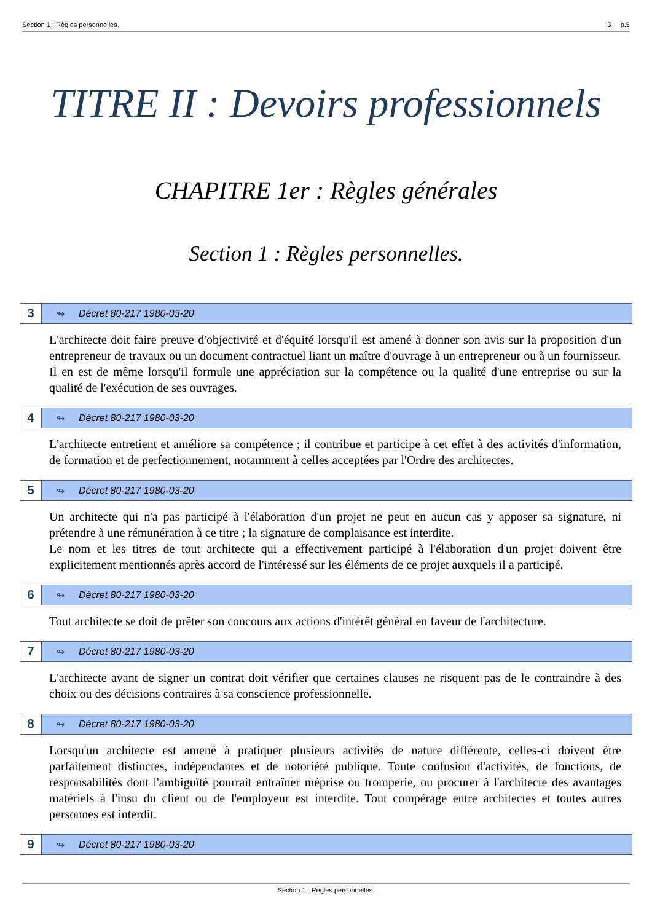Section 1 : Règles personnelles. 3 p.5
TITRE II : Devoirs professionnels
CHAPITRE 1er : Règles générales
Section 1 : Règles personnelles.
3 ↬ Décret 80-217 1980-03-20
L'architecte doit faire preuve d'objectivité et d'équité lorsqu'il est amené à donner son avis sur la proposition d'un entrepreneur de travaux ou un document contractuel liant un maître d'ouvrage à un entrepreneur ou à un fournisseur.
Il en est de même lorsqu'il formule une appréciation sur la compétence ou la qualité d'une entreprise ou sur la qualité de l'exécution de ses ouvrages.
4 ↬ Décret 80-217 1980-03-20
L'architecte entretient et améliore sa compétence ; il contribue et participe à cet effet à des activités d'information, de formation et de perfectionnement, notamment à celles acceptées par l'Ordre des architectes.
5 ↬ Décret 80-217 1980-03-20
Un architecte qui n'a pas participé à l'élaboration d'un projet ne peut en aucun cas y apposer sa signature, ni prétendre à une rémunération à ce titre ; la signature de complaisance est interdite.
Le nom et les titres de tout architecte qui a effectivement participé à l'élaboration d'un projet doivent être explicitement mentionnés après accord de l'intéressé sur les éléments de ce projet auxquels il a participé.
6 ↬ Décret 80-217 1980-03-20
Tout architecte se doit de prêter son concours aux actions d'intérêt général en faveur de l'architecture.
7 ↬ Décret 80-217 1980-03-20
L'architecte avant de signer un contrat doit vérifier que certaines clauses ne risquent pas de le contraindre à des choix ou des décisions contraires à sa conscience professionnelle.
8 ↬ Décret 80-217 1980-03-20
Lorsqu'un architecte est amené à pratiquer plusieurs activités de nature différente, celles-ci doivent être parfaitement distinctes, indépendantes et de notoriété publique. Toute confusion d'activités, de fonctions, de responsabilités dont l'ambiguïté pourrait entraîner méprise ou tromperie, ou procurer à l'architecte des avantages matériels à l'insu du client ou de l'employeur est interdite. Tout compérage entre architectes et toutes autres personnes est interdit.
9 ↬ Décret 80-217 1980-03-20
Section 1 : Règles personnelles.